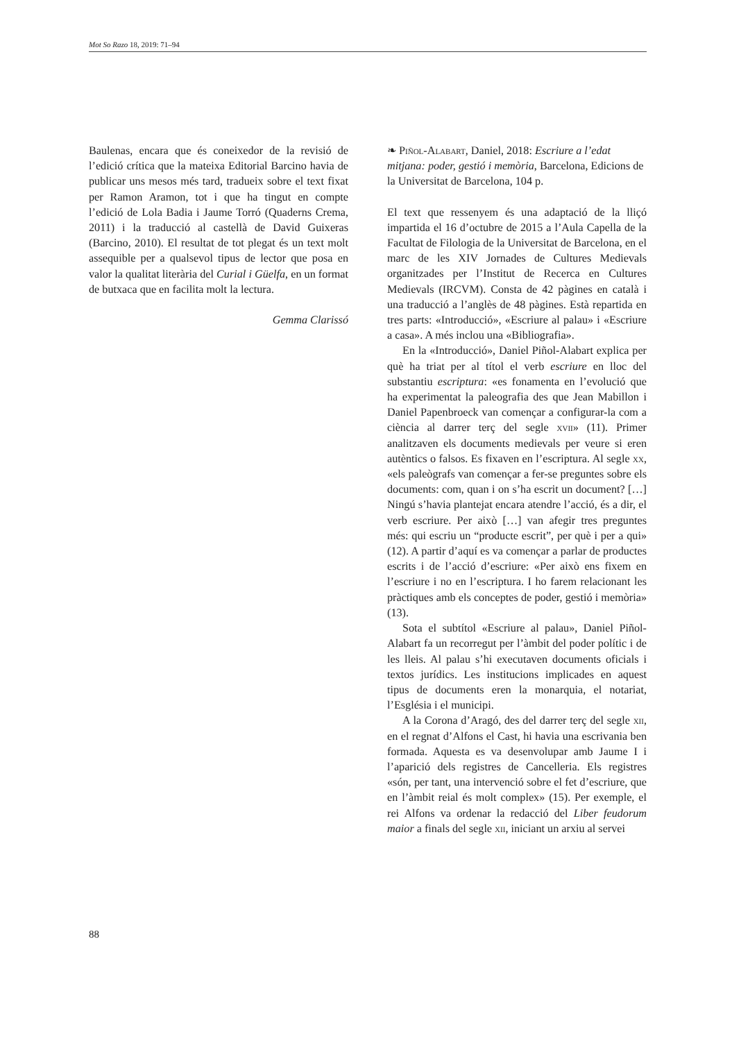Mot So Razo 18, 2019: 71–94
Baulenas, encara que és coneixedor de la revisió de l’edició crítica que la mateixa Editorial Barcino havia de publicar uns mesos més tard, tradueix sobre el text fixat per Ramon Aramon, tot i que ha tingut en compte l’edició de Lola Badia i Jaume Torró (Quaderns Crema, 2011) i la traducció al castellà de David Guixeras (Barcino, 2010). El resultat de tot plegat és un text molt assequible per a qualsevol tipus de lector que posa en valor la qualitat literària del Curial i Güelfa, en un format de butxaca que en facilita molt la lectura.
Gemma Clarissó
❧ Piñol-Alabart, Daniel, 2018: Escriure a l’edat mitjana: poder, gestió i memòria, Barcelona, Edicions de la Universitat de Barcelona, 104 p.
El text que ressenyem és una adaptació de la lliçó impartida el 16 d’octubre de 2015 a l’Aula Capella de la Facultat de Filologia de la Universitat de Barcelona, en el marc de les XIV Jornades de Cultures Medievals organitzades per l’Institut de Recerca en Cultures Medievals (IRCVM). Consta de 42 pàgines en català i una traducció a l’anglès de 48 pàgines. Està repartida en tres parts: «Introducció», «Escriure al palau» i «Escriure a casa». A més inclou una «Bibliografia».
En la «Introducció», Daniel Piñol-Alabart explica per què ha triat per al títol el verb escriure en lloc del substantiu escriptura: «es fonamenta en l’evolució que ha experimentat la paleografia des que Jean Mabillon i Daniel Papenbroeck van començar a configurar-la com a ciència al darrer terç del segle xvii» (11). Primer analitzaven els documents medievals per veure si eren autèntics o falsos. Es fixaven en l’escriptura. Al segle xx, «els paleògrafs van començar a fer-se preguntes sobre els documents: com, quan i on s’ha escrit un document? […] Ningú s’havia plantejat encara atendre l’acció, és a dir, el verb escriure. Per això […] van afegir tres preguntes més: qui escriu un “producte escrit”, per què i per a qui» (12). A partir d’aquí es va començar a parlar de productes escrits i de l’acció d’escriure: «Per això ens fixem en l’escriure i no en l’escriptura. I ho farem relacionant les pràctiques amb els conceptes de poder, gestió i memòria» (13).
Sota el subtítol «Escriure al palau», Daniel Piñol-Alabart fa un recorregut per l’àmbit del poder polític i de les lleis. Al palau s’hi executaven documents oficials i textos jurídics. Les institucions implicades en aquest tipus de documents eren la monarquia, el notariat, l’Església i el municipi.
A la Corona d’Aragó, des del darrer terç del segle xii, en el regnat d’Alfons el Cast, hi havia una escrivania ben formada. Aquesta es va desenvolupar amb Jaume I i l’aparició dels registres de Cancelleria. Els registres «són, per tant, una intervenció sobre el fet d’escriure, que en l’àmbit reial és molt complex» (15). Per exemple, el rei Alfons va ordenar la redacció del Liber feudorum maior a finals del segle xii, iniciant un arxiu al servei
88